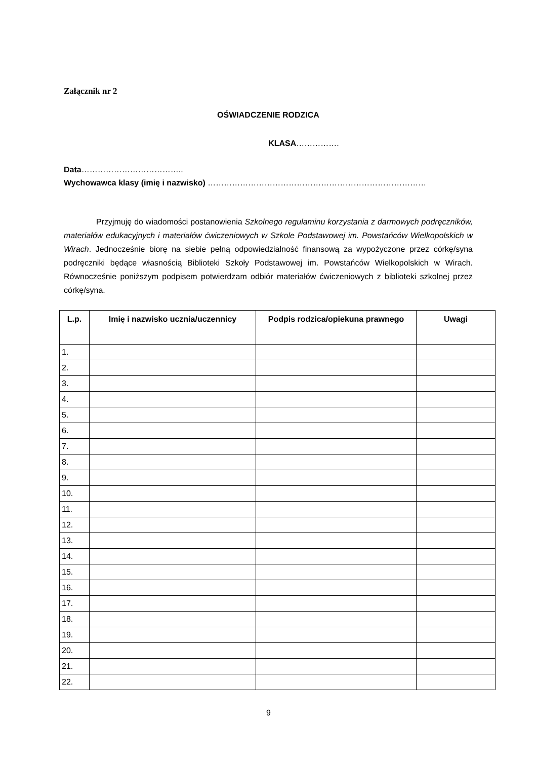Załącznik nr 2
OŚWIADCZENIE RODZICA
KLASA…………….
Data………………………………..
Wychowawca klasy (imię i nazwisko) ………………………………………………………………………
Przyjmuję do wiadomości postanowienia Szkolnego regulaminu korzystania z darmowych podręczników, materiałów edukacyjnych i materiałów ćwiczeniowych w Szkole Podstawowej im. Powstańców Wielkopolskich w Wirach. Jednocześnie biorę na siebie pełną odpowiedzialność finansową za wypożyczone przez córkę/syna podręczniki będące własnością Biblioteki Szkoły Podstawowej im. Powstańców Wielkopolskich w Wirach. Równocześnie poniższym podpisem potwierdzam odbiór materiałów ćwiczeniowych z biblioteki szkolnej przez córkę/syna.
| L.p. | Imię i nazwisko ucznia/uczennicy | Podpis rodzica/opiekuna prawnego | Uwagi |
| --- | --- | --- | --- |
| 1. | | | |
| 2. | | | |
| 3. | | | |
| 4. | | | |
| 5. | | | |
| 6. | | | |
| 7. | | | |
| 8. | | | |
| 9. | | | |
| 10. | | | |
| 11. | | | |
| 12. | | | |
| 13. | | | |
| 14. | | | |
| 15. | | | |
| 16. | | | |
| 17. | | | |
| 18. | | | |
| 19. | | | |
| 20. | | | |
| 21. | | | |
| 22. | | | |
9